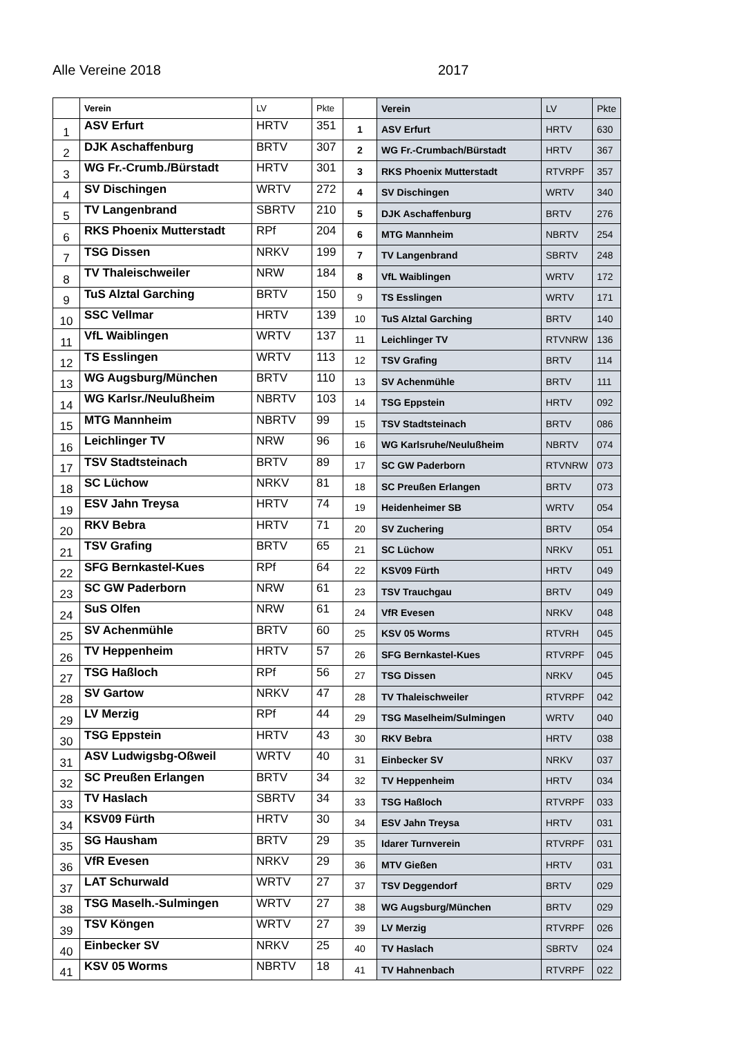Alle Vereine 2018 2017
| | Verein | LV | Pkte | | Verein | LV | Pkte |
| --- | --- | --- | --- | --- | --- | --- | --- |
| 1 | ASV Erfurt | HRTV | 351 | 1 | ASV Erfurt | HRTV | 630 |
| 2 | DJK Aschaffenburg | BRTV | 307 | 2 | WG Fr.-Crumbach/Bürstadt | HRTV | 367 |
| 3 | WG Fr.-Crumb./Bürstadt | HRTV | 301 | 3 | RKS Phoenix Mutterstadt | RTVRPF | 357 |
| 4 | SV Dischingen | WRTV | 272 | 4 | SV Dischingen | WRTV | 340 |
| 5 | TV Langenbrand | SBRTV | 210 | 5 | DJK Aschaffenburg | BRTV | 276 |
| 6 | RKS Phoenix Mutterstadt | RPf | 204 | 6 | MTG Mannheim | NBRTV | 254 |
| 7 | TSG Dissen | NRKV | 199 | 7 | TV Langenbrand | SBRTV | 248 |
| 8 | TV Thaleischweiler | NRW | 184 | 8 | VfL Waiblingen | WRTV | 172 |
| 9 | TuS Alztal Garching | BRTV | 150 | 9 | TS Esslingen | WRTV | 171 |
| 10 | SSC Vellmar | HRTV | 139 | 10 | TuS Alztal Garching | BRTV | 140 |
| 11 | VfL Waiblingen | WRTV | 137 | 11 | Leichlinger TV | RTVNRW | 136 |
| 12 | TS Esslingen | WRTV | 113 | 12 | TSV Grafing | BRTV | 114 |
| 13 | WG Augsburg/München | BRTV | 110 | 13 | SV Achenmühle | BRTV | 111 |
| 14 | WG Karlsr./Neulußheim | NBRTV | 103 | 14 | TSG Eppstein | HRTV | 092 |
| 15 | MTG Mannheim | NBRTV | 99 | 15 | TSV Stadtsteinach | BRTV | 086 |
| 16 | Leichlinger TV | NRW | 96 | 16 | WG Karlsruhe/Neulußheim | NBRTV | 074 |
| 17 | TSV Stadtsteinach | BRTV | 89 | 17 | SC GW Paderborn | RTVNRW | 073 |
| 18 | SC Lüchow | NRKV | 81 | 18 | SC Preußen Erlangen | BRTV | 073 |
| 19 | ESV Jahn Treysa | HRTV | 74 | 19 | Heidenheimer SB | WRTV | 054 |
| 20 | RKV Bebra | HRTV | 71 | 20 | SV Zuchering | BRTV | 054 |
| 21 | TSV Grafing | BRTV | 65 | 21 | SC Lüchow | NRKV | 051 |
| 22 | SFG Bernkastel-Kues | RPf | 64 | 22 | KSV09 Fürth | HRTV | 049 |
| 23 | SC GW Paderborn | NRW | 61 | 23 | TSV Trauchgau | BRTV | 049 |
| 24 | SuS Olfen | NRW | 61 | 24 | VfR Evesen | NRKV | 048 |
| 25 | SV Achenmühle | BRTV | 60 | 25 | KSV 05 Worms | RTVRH | 045 |
| 26 | TV Heppenheim | HRTV | 57 | 26 | SFG Bernkastel-Kues | RTVRPF | 045 |
| 27 | TSG Haßloch | RPf | 56 | 27 | TSG Dissen | NRKV | 045 |
| 28 | SV Gartow | NRKV | 47 | 28 | TV Thaleischweiler | RTVRPF | 042 |
| 29 | LV Merzig | RPf | 44 | 29 | TSG Maselheim/Sulmingen | WRTV | 040 |
| 30 | TSG Eppstein | HRTV | 43 | 30 | RKV Bebra | HRTV | 038 |
| 31 | ASV Ludwigsbg-Oßweil | WRTV | 40 | 31 | Einbecker SV | NRKV | 037 |
| 32 | SC Preußen Erlangen | BRTV | 34 | 32 | TV Heppenheim | HRTV | 034 |
| 33 | TV Haslach | SBRTV | 34 | 33 | TSG Haßloch | RTVRPF | 033 |
| 34 | KSV09 Fürth | HRTV | 30 | 34 | ESV Jahn Treysa | HRTV | 031 |
| 35 | SG Hausham | BRTV | 29 | 35 | Idarer Turnverein | RTVRPF | 031 |
| 36 | VfR Evesen | NRKV | 29 | 36 | MTV Gießen | HRTV | 031 |
| 37 | LAT Schurwald | WRTV | 27 | 37 | TSV Deggendorf | BRTV | 029 |
| 38 | TSG Maselh.-Sulmingen | WRTV | 27 | 38 | WG Augsburg/München | BRTV | 029 |
| 39 | TSV Köngen | WRTV | 27 | 39 | LV Merzig | RTVRPF | 026 |
| 40 | Einbecker SV | NRKV | 25 | 40 | TV Haslach | SBRTV | 024 |
| 41 | KSV 05 Worms | NBRTV | 18 | 41 | TV Hahnenbach | RTVRPF | 022 |